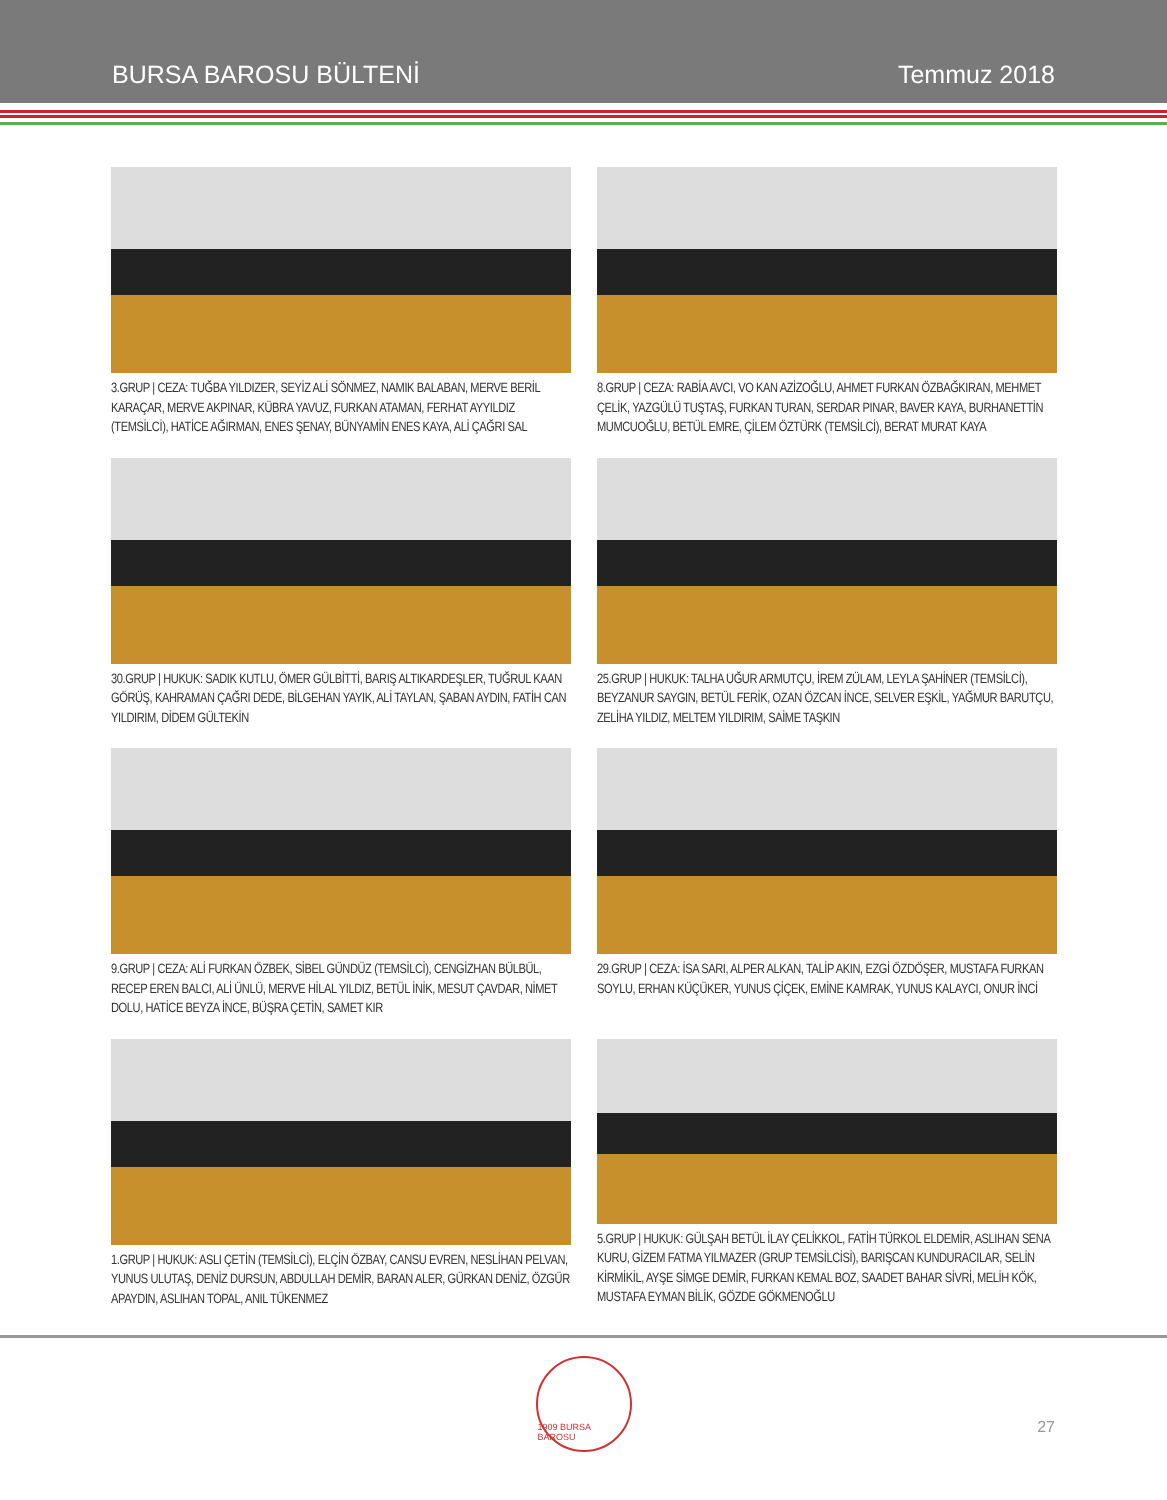BURSA BAROSU BÜLTENİ
Temmuz 2018
3.GRUP | CEZA: TUĞBA YILDIZER, SEYİZ ALİ SÖNMEZ, NAMIK BALABAN, MERVE BERİL KARAÇAR, MERVE AKPINAR, KÜBRA YAVUZ, FURKAN ATAMAN, FERHAT AYYILDIZ (TEMSİLCİ), HATİCE AĞIRMAN, ENES ŞENAY, BÜNYAMİN ENES KAYA, ALİ ÇAĞRI SAL
8.GRUP | CEZA: RABİA AVCI, VO KAN AZİZOĞLU, AHMET FURKAN ÖZBAĞKIRAN, MEHMET ÇELİK, YAZGÜLÜ TUŞTAŞ, FURKAN TURAN, SERDAR PINAR, BAVER KAYA, BURHANETTİN MUMCUOĞLU, BETÜL EMRE, ÇİLEM ÖZTÜRK (TEMSİLCİ), BERAT MURAT KAYA
30.GRUP | HUKUK: SADIK KUTLU, ÖMER GÜLBİTTİ, BARIŞ ALTIKARDEŞLER, TUĞRUL KAAN GÖRÜŞ, KAHRAMAN ÇAĞRI DEDE, BİLGEHAN YAYIK, ALİ TAYLAN, ŞABAN AYDIN, FATİH CAN YILDIRIM, DİDEM GÜLTEKİN
25.GRUP | HUKUK: TALHA UĞUR ARMUTÇU, İREM ZÜLAM, LEYLA ŞAHİNER (TEMSİLCİ), BEYZANUR SAYGIN, BETÜL FERİK, OZAN ÖZCAN İNCE, SELVER EŞKİL, YAĞMUR BARUTÇU, ZELİHA YILDIZ, MELTEM YILDIRIM, SAİME TAŞKIN
9.GRUP | CEZA: ALİ FURKAN ÖZBEK, SİBEL GÜNDÜZ (TEMSİLCİ), CENGİZHAN BÜLBÜL, RECEP EREN BALCI, ALİ ÜNLÜ, MERVE HİLAL YILDIZ, BETÜL İNİK, MESUT ÇAVDAR, NİMET DOLU, HATİCE BEYZA İNCE, BÜŞRA ÇETİN, SAMET KIR
29.GRUP | CEZA: İSA SARI, ALPER ALKAN, TALİP AKIN, EZGİ ÖZDÖŞER, MUSTAFA FURKAN SOYLU, ERHAN KÜÇÜKER, YUNUS ÇİÇEK, EMİNE KAMRAK, YUNUS KALAYCI, ONUR İNCİ
1.GRUP | HUKUK: ASLI ÇETİN (TEMSİLCİ), ELÇİN ÖZBAY, CANSU EVREN, NESLİHAN PELVAN, YUNUS ULUTAŞ, DENİZ DURSUN, ABDULLAH DEMİR, BARAN ALER, GÜRKAN DENİZ, ÖZGÜR APAYDIN, ASLIHAN TOPAL, ANIL TÜKENMEZ
5.GRUP | HUKUK: GÜLŞAH BETÜL İLAY ÇELİKKOL, FATİH TÜRKOL ELDEMİR, ASLIHAN SENA KURU, GİZEM FATMA YILMAZER (GRUP TEMSİLCİSİ), BARIŞCAN KUNDURACILAR, SELİN KİRMİKİL, AYŞE SİMGE DEMİR, FURKAN KEMAL BOZ, SAADET BAHAR SİVRİ, MELİH KÖK, MUSTAFA EYMAN BİLİK, GÖZDE GÖKMENOĞLU
1909 BURSA BAROSU
27